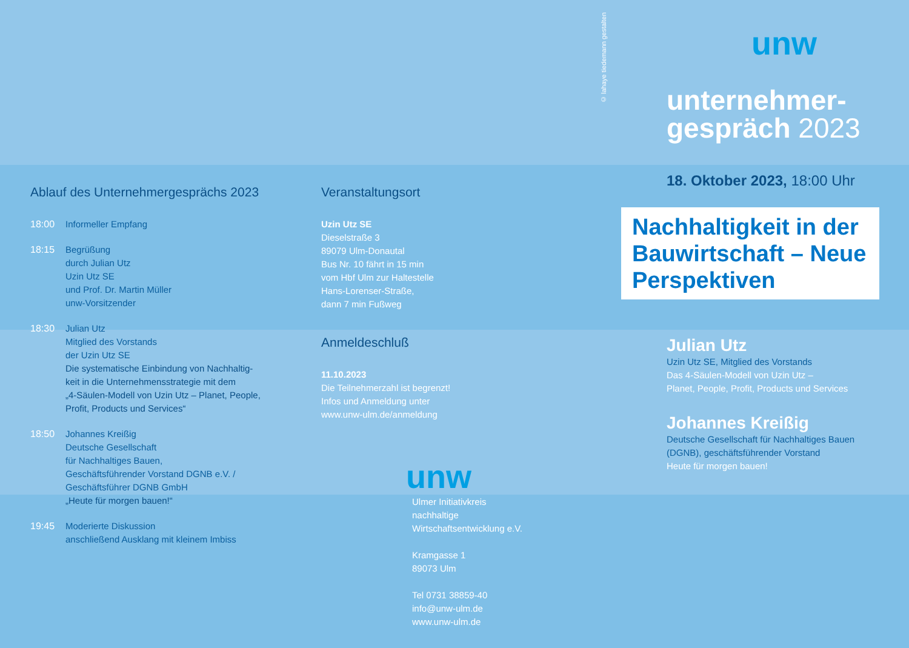Ablauf des Unternehmergesprächs 2023
18:00 Informeller Empfang
18:15 Begrüßung
durch Julian Utz
Uzin Utz SE
und Prof. Dr. Martin Müller
unw-Vorsitzender
18:30 Julian Utz
Mitglied des Vorstands
der Uzin Utz SE
Die systematische Einbindung von Nachhaltig-
keit in die Unternehmensstrategie mit dem
„4-Säulen-Modell von Uzin Utz – Planet, People,
Profit, Products und Services“
18:50 Johannes Kreißig
Deutsche Gesellschaft
für Nachhaltiges Bauen,
Geschäftsführender Vorstand DGNB e.V. /
Geschäftsführer DGNB GmbH
„Heute für morgen bauen!“
19:45 Moderierte Diskussion
anschließend Ausklang mit kleinem Imbiss
Veranstaltungsort
Uzin Utz SE
Dieselstraße 3
89079 Ulm-Donautal
Bus Nr. 10 fährt in 15 min
vom Hbf Ulm zur Haltestelle
Hans-Lorenser-Straße,
dann 7 min Fußweg
Anmeldeschluß
11.10.2023
Die Teilnehmerzahl ist begrenzt!
Infos und Anmeldung unter
www.unw-ulm.de/anmeldung
unw
Ulmer Initiativkreis
nachhaltige
Wirtschaftsentwicklung e.V.
Kramgasse 1
89073 Ulm
Tel 0731 38859-40
info@unw-ulm.de
www.unw-ulm.de
© lahaye tiedemann gestalten
unw
unternehmer-
gespräch 2023
18. Oktober 2023, 18:00 Uhr
Nachhaltigkeit in der Bauwirtschaft – Neue Perspektiven
Julian Utz
Uzin Utz SE, Mitglied des Vorstands
Das 4-Säulen-Modell von Uzin Utz –
Planet, People, Profit, Products und Services
Johannes Kreißig
Deutsche Gesellschaft für Nachhaltiges Bauen
(DGNB), geschäftsführender Vorstand
Heute für morgen bauen!